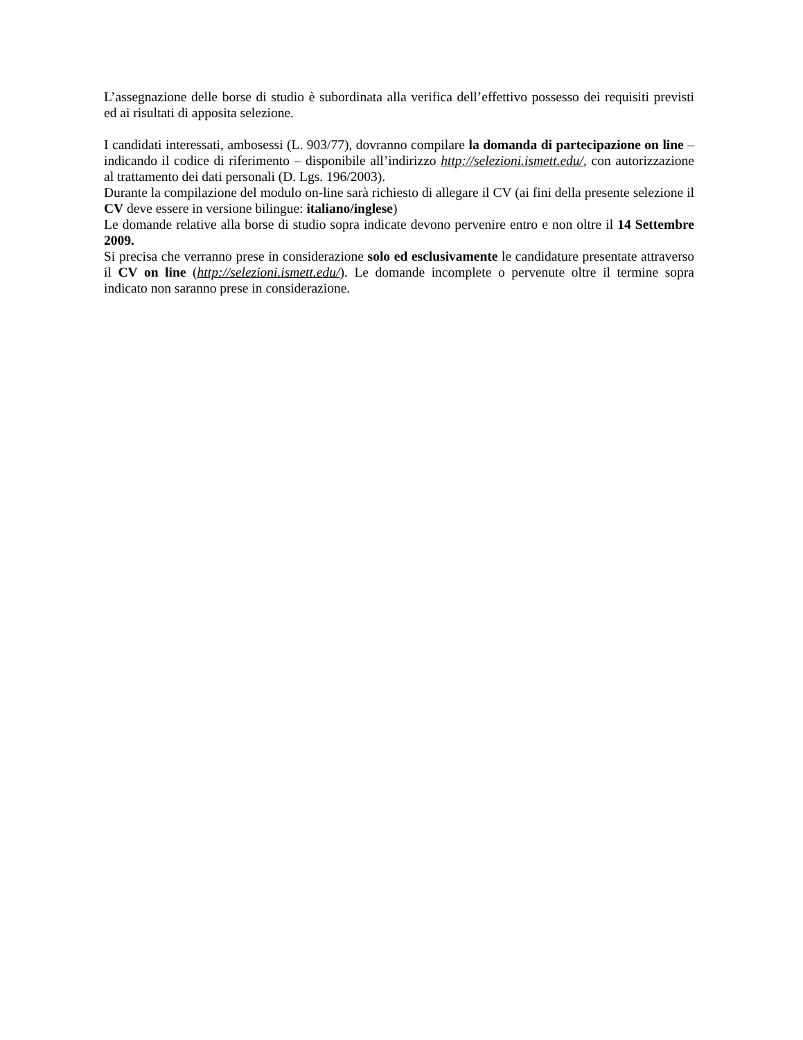L’assegnazione delle borse di studio è subordinata alla verifica dell’effettivo possesso dei requisiti previsti ed ai risultati di apposita selezione.
I candidati interessati, ambosessi (L. 903/77), dovranno compilare la domanda di partecipazione on line – indicando il codice di riferimento – disponibile all’indirizzo http://selezioni.ismett.edu/, con autorizzazione al trattamento dei dati personali (D. Lgs. 196/2003).
Durante la compilazione del modulo on-line sarà richiesto di allegare il CV (ai fini della presente selezione il CV deve essere in versione bilingue: italiano/inglese)
Le domande relative alla borse di studio sopra indicate devono pervenire entro e non oltre il 14 Settembre 2009.
Si precisa che verranno prese in considerazione solo ed esclusivamente le candidature presentate attraverso il CV on line (http://selezioni.ismett.edu/). Le domande incomplete o pervenute oltre il termine sopra indicato non saranno prese in considerazione.